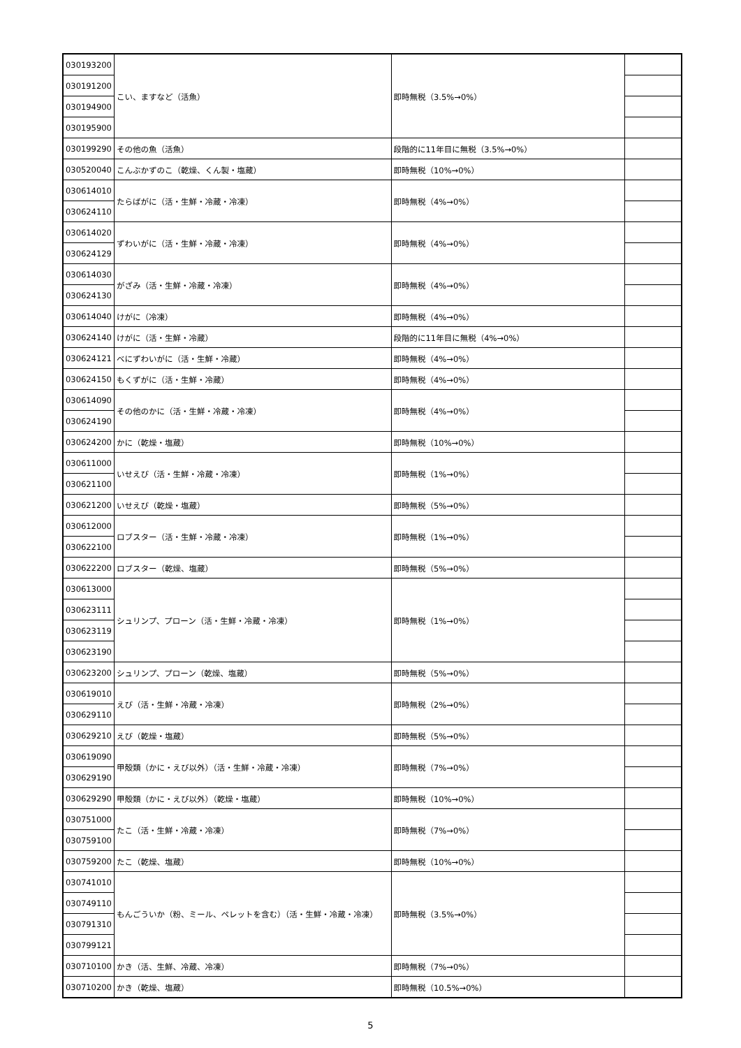| 030193200 | こい、ますなど（活魚） | 即時無税（3.5%→0%） | |
| 030191200 | | | |
| 030194900 | | | |
| 030195900 | | | |
| 030199290 | その他の魚（活魚） | 段階的に11年目に無税（3.5%→0%） | |
| 030520040 | こんぶかずのこ（乾燥、くん製・塩蔵） | 即時無税（10%→0%） | |
| 030614010 | たらばがに（活・生鮮・冷蔵・冷凍） | 即時無税（4%→0%） | |
| 030624110 | | | |
| 030614020 | ずわいがに（活・生鮮・冷蔵・冷凍） | 即時無税（4%→0%） | |
| 030624129 | | | |
| 030614030 | がざみ（活・生鮮・冷蔵・冷凍） | 即時無税（4%→0%） | |
| 030624130 | | | |
| 030614040 | けがに（冷凍） | 即時無税（4%→0%） | |
| 030624140 | けがに（活・生鮮・冷蔵） | 段階的に11年目に無税（4%→0%） | |
| 030624121 | べにずわいがに（活・生鮮・冷蔵） | 即時無税（4%→0%） | |
| 030624150 | もくずがに（活・生鮮・冷蔵） | 即時無税（4%→0%） | |
| 030614090 | その他のかに（活・生鮮・冷蔵・冷凍） | 即時無税（4%→0%） | |
| 030624190 | | | |
| 030624200 | かに（乾燥・塩蔵） | 即時無税（10%→0%） | |
| 030611000 | いせえび（活・生鮮・冷蔵・冷凍） | 即時無税（1%→0%） | |
| 030621100 | | | |
| 030621200 | いせえび（乾燥・塩蔵） | 即時無税（5%→0%） | |
| 030612000 | ロブスター（活・生鮮・冷蔵・冷凍） | 即時無税（1%→0%） | |
| 030622100 | | | |
| 030622200 | ロブスター（乾燥、塩蔵） | 即時無税（5%→0%） | |
| 030613000 | シュリンプ、プローン（活・生鮮・冷蔵・冷凍） | 即時無税（1%→0%） | |
| 030623111 | | | |
| 030623119 | | | |
| 030623190 | | | |
| 030623200 | シュリンプ、プローン（乾燥、塩蔵） | 即時無税（5%→0%） | |
| 030619010 | えび（活・生鮮・冷蔵・冷凍） | 即時無税（2%→0%） | |
| 030629110 | | | |
| 030629210 | えび（乾燥・塩蔵） | 即時無税（5%→0%） | |
| 030619090 | 甲殻類（かに・えび以外）（活・生鮮・冷蔵・冷凍） | 即時無税（7%→0%） | |
| 030629190 | | | |
| 030629290 | 甲殻類（かに・えび以外）（乾燥・塩蔵） | 即時無税（10%→0%） | |
| 030751000 | たこ（活・生鮮・冷蔵・冷凍） | 即時無税（7%→0%） | |
| 030759100 | | | |
| 030759200 | たこ（乾燥、塩蔵） | 即時無税（10%→0%） | |
| 030741010 | もんごういか（粉、ミール、ペレットを含む）（活・生鮮・冷蔵・冷凍） | 即時無税（3.5%→0%） | |
| 030749110 | | | |
| 030791310 | | | |
| 030799121 | | | |
| 030710100 | かき（活、生鮮、冷蔵、冷凍） | 即時無税（7%→0%） | |
| 030710200 | かき（乾燥、塩蔵） | 即時無税（10.5%→0%） | |
5